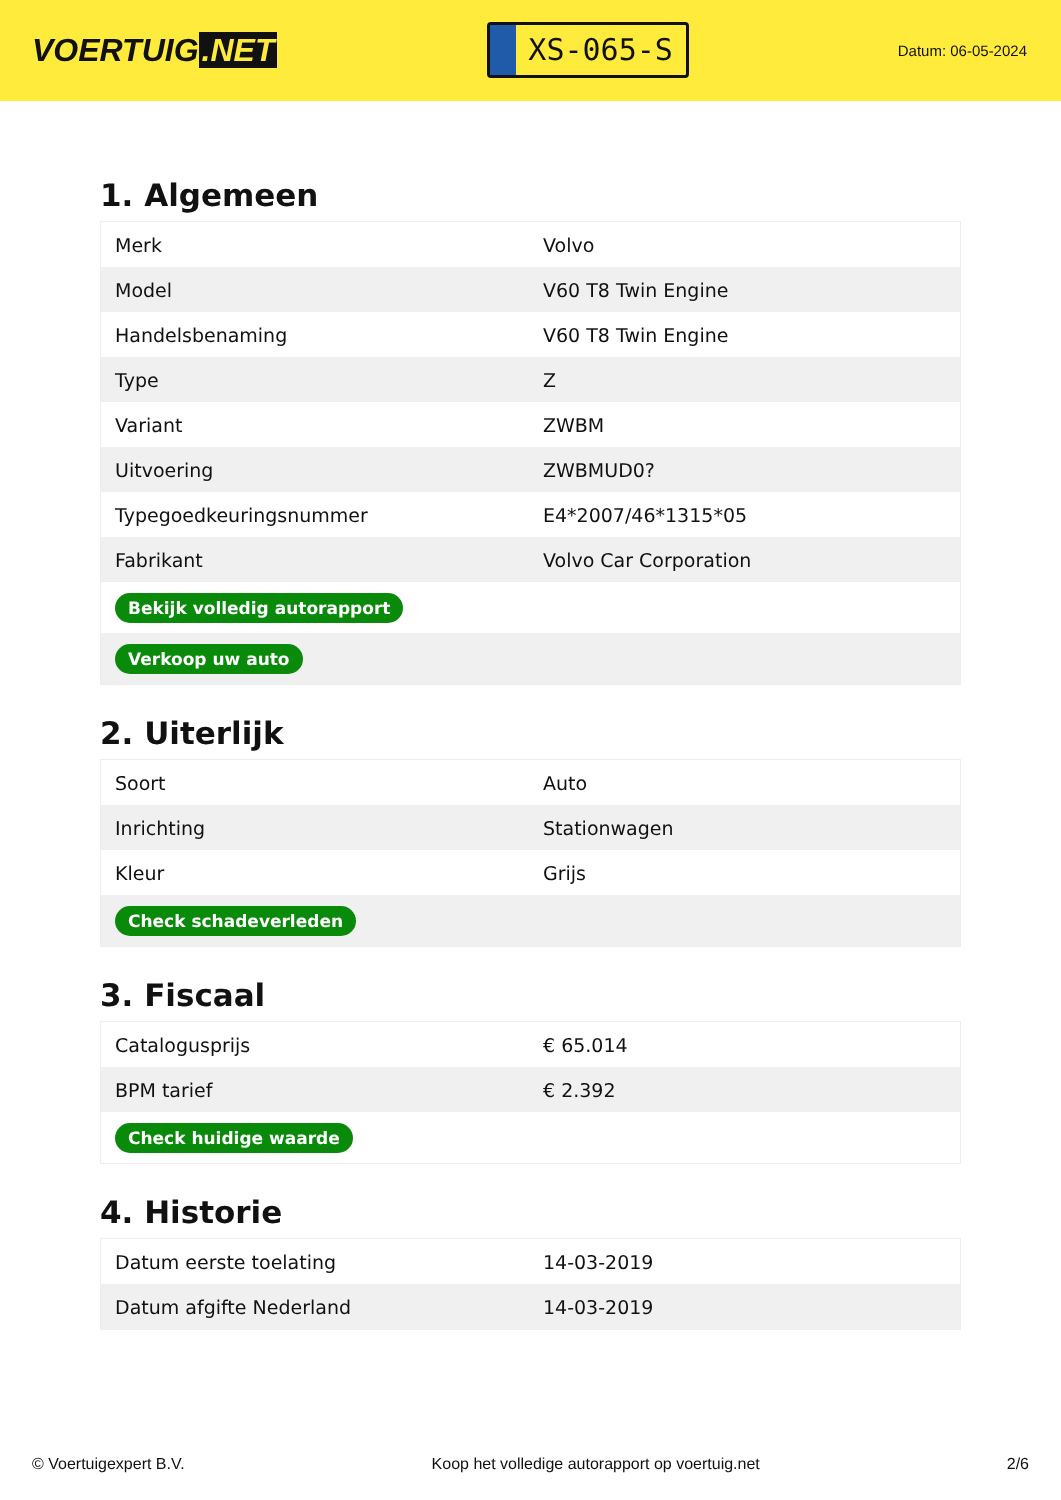VOERTUIG.NET
XS-065-S
Datum: 06-05-2024
1. Algemeen
| Merk | Volvo |
| Model | V60 T8 Twin Engine |
| Handelsbenaming | V60 T8 Twin Engine |
| Type | Z |
| Variant | ZWBM |
| Uitvoering | ZWBMUD0? |
| Typegoedkeuringsnummer | E4*2007/46*1315*05 |
| Fabrikant | Volvo Car Corporation |
| Bekijk volledig autorapport | |
| Verkoop uw auto | |
2. Uiterlijk
| Soort | Auto |
| Inrichting | Stationwagen |
| Kleur | Grijs |
| Check schadeverleden | |
3. Fiscaal
| Catalogusprijs | € 65.014 |
| BPM tarief | € 2.392 |
| Check huidige waarde | |
4. Historie
| Datum eerste toelating | 14-03-2019 |
| Datum afgifte Nederland | 14-03-2019 |
© Voertuigexpert B.V. Koop het volledige autorapport op voertuig.net 2/6